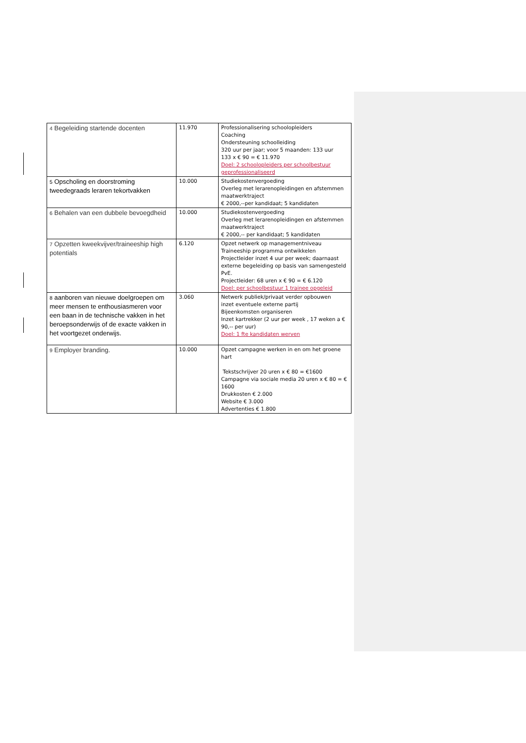| 4 Begeleiding startende docenten | 11.970 | Professionalisering schoolopleiders Coaching Ondersteuning schoolleiding 320 uur per jaar; voor 5 maanden: 133 uur 133 x € 90 = € 11.970 Doel: 2 schoolopleiders per schoolbestuur geprofessionaliseerd |
| 5 Opscholing en doorstroming tweedegraads leraren tekortvakken | 10.000 | Studiekostenvergoeding Overleg met lerarenopleidingen en afstemmen maatwerktraject € 2000,--per kandidaat; 5 kandidaten |
| 6 Behalen van een dubbele bevoegdheid | 10.000 | Studiekostenvergoeding Overleg met lerarenopleidingen en afstemmen maatwerktraject € 2000,-- per kandidaat; 5 kandidaten |
| 7 Opzetten kweekvijver/traineeship high potentials | 6.120 | Opzet netwerk op managementniveau Traineeship programma ontwikkelen Projectleider inzet 4 uur per week; daarnaast externe begeleiding op basis van samengesteld PvE. Projectleider: 68 uren x € 90 = € 6.120 Doel: per schoolbestuur 1 trainee opgeleid |
| 8 aanboren van nieuwe doelgroepen om meer mensen te enthousiasmeren voor een baan in de technische vakken in het beroepsonderwijs of de exacte vakken in het voortgezet onderwijs. | 3.060 | Netwerk publiek/privaat verder opbouwen inzet eventuele externe partij Bijeenkomsten organiseren Inzet kartrekker (2 uur per week , 17 weken a € 90,-- per uur) Doel: 1 fte kandidaten werven |
| 9 Employer branding. | 10.000 | Opzet campagne werken in en om het groene hart Tekstschrijver 20 uren x € 80 = €1600 Campagne via sociale media 20 uren x € 80 = € 1600 Drukkosten € 2.000 Website € 3.000 Advertenties € 1.800 |